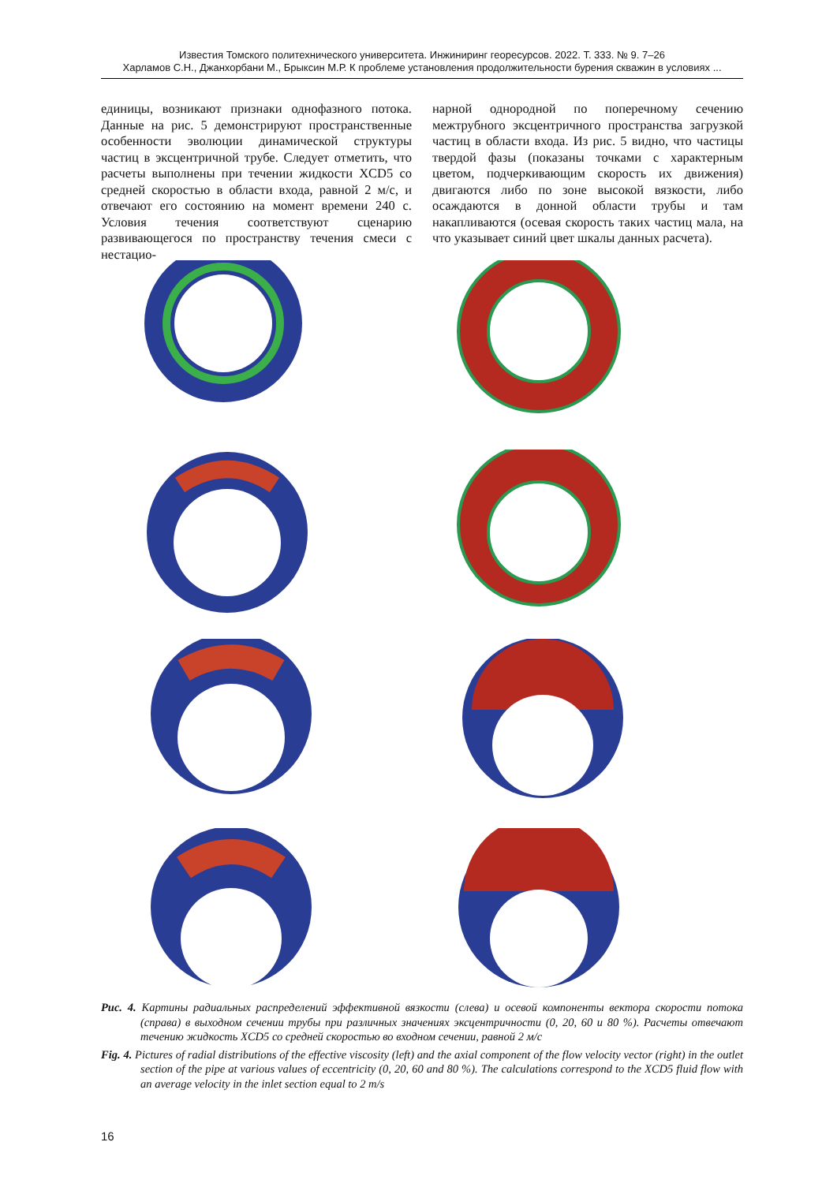Известия Томского политехнического университета. Инжиниринг георесурсов. 2022. Т. 333. № 9. 7–26
Харламов С.Н., Джанхорбани М., Брыксин М.Р. К проблеме установления продолжительности бурения скважин в условиях ...
единицы, возникают признаки однофазного потока. Данные на рис. 5 демонстрируют пространственные особенности эволюции динамической структуры частиц в эксцентричной трубе. Следует отметить, что расчеты выполнены при течении жидкости XCD5 со средней скоростью в области входа, равной 2 м/с, и отвечают его состоянию на момент времени 240 с. Условия течения соответствуют сценарию развивающегося по пространству течения смеси с нестацио-
нарной однородной по поперечному сечению межтрубного эксцентричного пространства загрузкой частиц в области входа. Из рис. 5 видно, что частицы твердой фазы (показаны точками с характерным цветом, подчеркивающим скорость их движения) двигаются либо по зоне высокой вязкости, либо осаждаются в донной области трубы и там накапливаются (осевая скорость таких частиц мала, на что указывает синий цвет шкалы данных расчета).
Рис. 4. Картины радиальных распределений эффективной вязкости (слева) и осевой компоненты вектора скорости потока (справа) в выходном сечении трубы при различных значениях эксцентричности (0, 20, 60 и 80 %). Расчеты отвечают течению жидкость XCD5 со средней скоростью во входном сечении, равной 2 м/с
Fig. 4. Pictures of radial distributions of the effective viscosity (left) and the axial component of the flow velocity vector (right) in the outlet section of the pipe at various values of eccentricity (0, 20, 60 and 80 %). The calculations correspond to the XCD5 fluid flow with an average velocity in the inlet section equal to 2 m/s
16